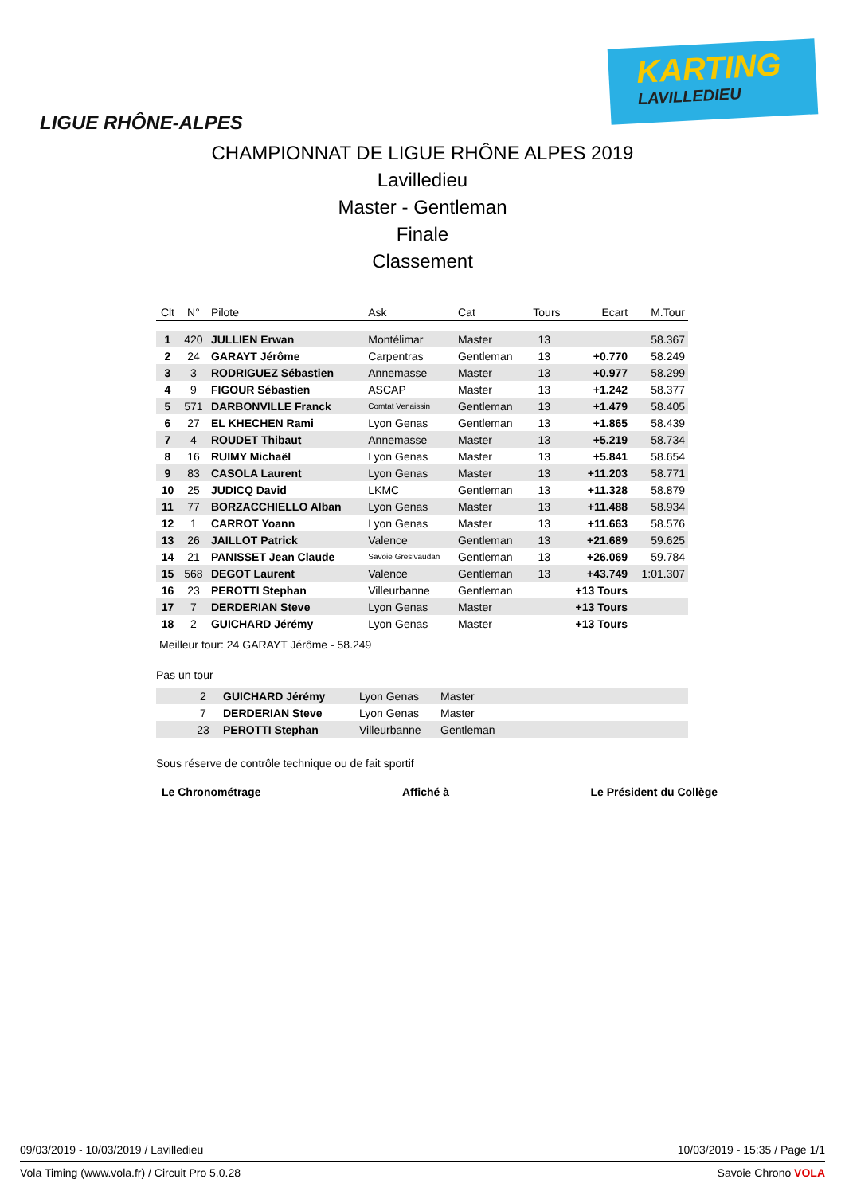LIGUE RHÔNE-ALPES
KARTING
LAVILLEDIEU
CHAMPIONNAT DE LIGUE RHÔNE ALPES 2019
Lavilledieu
Master - Gentleman
Finale
Classement
| Clt | N° | Pilote | Ask | Cat | Tours | Ecart | M.Tour |
| --- | --- | --- | --- | --- | --- | --- | --- |
| 1 | 420 | JULLIEN Erwan | Montélimar | Master | 13 | | 58.367 |
| 2 | 24 | GARAYT Jérôme | Carpentras | Gentleman | 13 | +0.770 | 58.249 |
| 3 | 3 | RODRIGUEZ Sébastien | Annemasse | Master | 13 | +0.977 | 58.299 |
| 4 | 9 | FIGOUR Sébastien | ASCAP | Master | 13 | +1.242 | 58.377 |
| 5 | 571 | DARBONVILLE Franck | Comtat Venaissin | Gentleman | 13 | +1.479 | 58.405 |
| 6 | 27 | EL KHECHEN Rami | Lyon Genas | Gentleman | 13 | +1.865 | 58.439 |
| 7 | 4 | ROUDET Thibaut | Annemasse | Master | 13 | +5.219 | 58.734 |
| 8 | 16 | RUIMY Michaël | Lyon Genas | Master | 13 | +5.841 | 58.654 |
| 9 | 83 | CASOLA Laurent | Lyon Genas | Master | 13 | +11.203 | 58.771 |
| 10 | 25 | JUDICQ David | LKMC | Gentleman | 13 | +11.328 | 58.879 |
| 11 | 77 | BORZACCHIELLO Alban | Lyon Genas | Master | 13 | +11.488 | 58.934 |
| 12 | 1 | CARROT Yoann | Lyon Genas | Master | 13 | +11.663 | 58.576 |
| 13 | 26 | JAILLOT Patrick | Valence | Gentleman | 13 | +21.689 | 59.625 |
| 14 | 21 | PANISSET Jean Claude | Savoie Gresivaudan | Gentleman | 13 | +26.069 | 59.784 |
| 15 | 568 | DEGOT Laurent | Valence | Gentleman | 13 | +43.749 | 1:01.307 |
| 16 | 23 | PEROTTI Stephan | Villeurbanne | Gentleman | | +13 Tours | |
| 17 | 7 | DERDERIAN Steve | Lyon Genas | Master | | +13 Tours | |
| 18 | 2 | GUICHARD Jérémy | Lyon Genas | Master | | +13 Tours | |
Meilleur tour: 24 GARAYT Jérôme - 58.249
Pas un tour
| | 2 | GUICHARD Jérémy | Lyon Genas | Master |
| | 7 | DERDERIAN Steve | Lyon Genas | Master |
| | 23 | PEROTTI Stephan | Villeurbanne | Gentleman |
Sous réserve de contrôle technique ou de fait sportif
Le Chronométrage Affiché à Le Président du Collège
09/03/2019 - 10/03/2019 / Lavilledieu 10/03/2019 - 15:35 / Page 1/1
Vola Timing (www.vola.fr) / Circuit Pro 5.0.28 Savoie Chrono VOLA